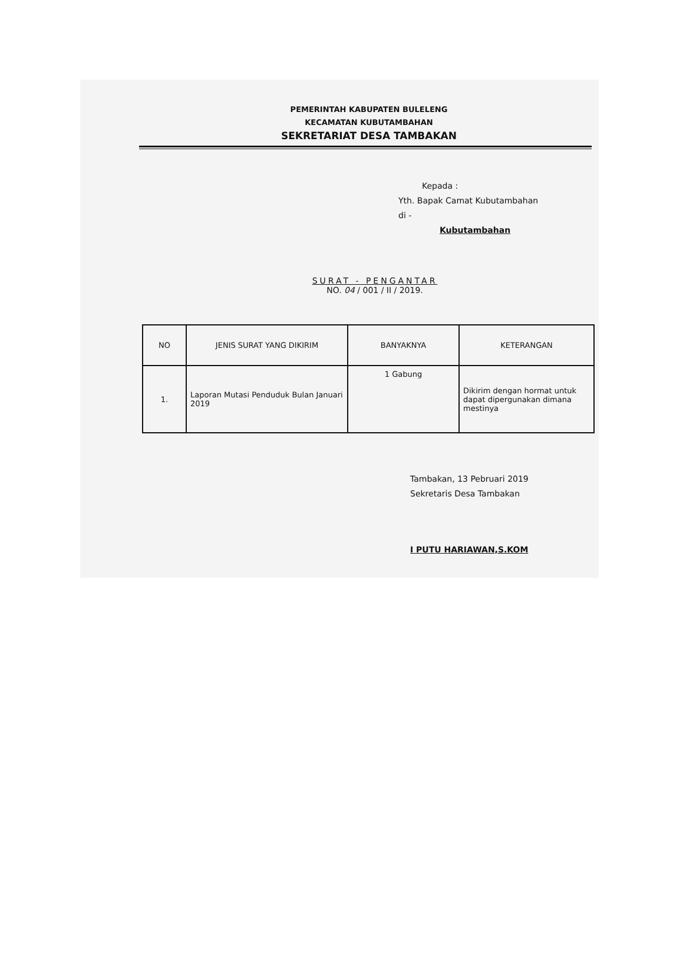PEMERINTAH KABUPATEN BULELENG
KECAMATAN KUBUTAMBAHAN
SEKRETARIAT DESA TAMBAKAN
Kepada :
Yth. Bapak Camat Kubutambahan
di -
Kubutambahan
SURAT - PENGANTAR
NO. 04 / 001 / II / 2019.
| NO | JENIS SURAT YANG DIKIRIM | BANYAKNYA | KETERANGAN |
| --- | --- | --- | --- |
| 1. | Laporan Mutasi Penduduk Bulan Januari 2019 | 1 Gabung | Dikirim dengan hormat untuk dapat dipergunakan dimana mestinya |
Tambakan, 13 Pebruari 2019
Sekretaris Desa Tambakan
I PUTU HARIAWAN,S.KOM